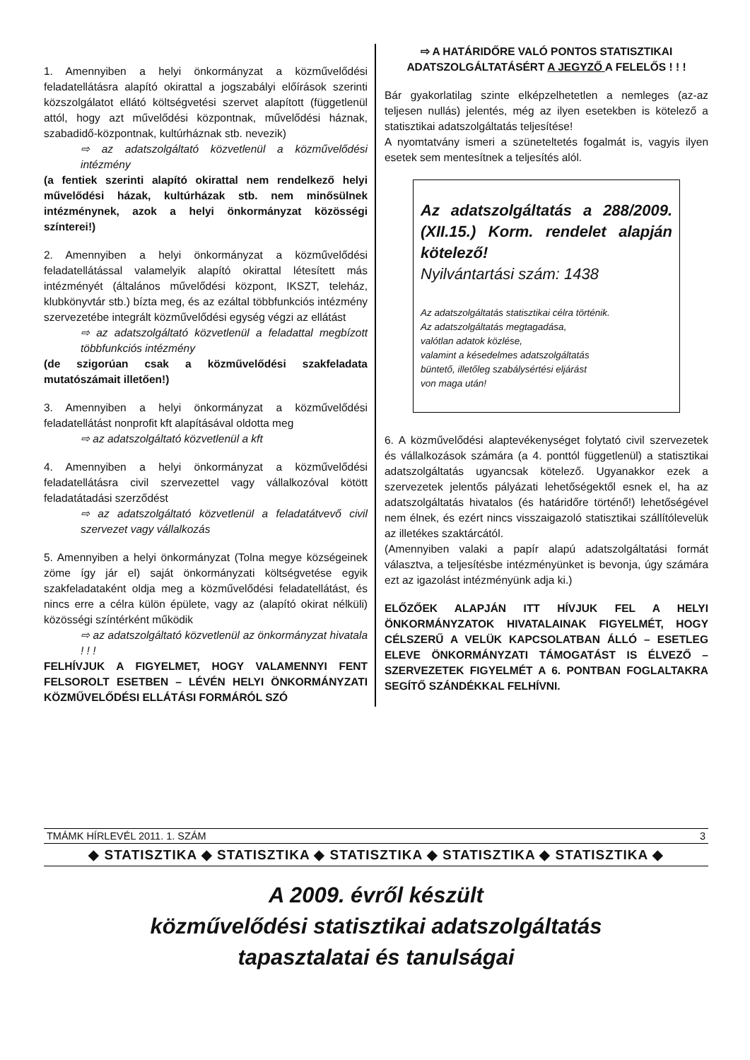1. Amennyiben a helyi önkormányzat a közművelődési feladatellátásra alapító okirattal a jogszabályi előírások szerinti közszolgálatot ellátó költségvetési szervet alapított (függetlenül attól, hogy azt művelődési központnak, művelődési háznak, szabadidő-központnak, kultúrháznak stb. nevezik)
⇨ az adatszolgáltató közvetlenül a közművelődési intézmény
(a fentiek szerinti alapító okirattal nem rendelkező helyi művelődési házak, kultúrházak stb. nem minősülnek intézménynek, azok a helyi önkormányzat közösségi színterei!)
2. Amennyiben a helyi önkormányzat a közművelődési feladatellátással valamelyik alapító okirattal létesített más intézményét (általános művelődési központ, IKSZT, teleház, klubkönyvtár stb.) bízta meg, és az ezáltal többfunkciós intézmény szervezetébe integrált közművelődési egység végzi az ellátást
⇨ az adatszolgáltató közvetlenül a feladattal megbízott többfunkciós intézmény
(de szigorúan csak a közművelődési szakfeladata mutatószámait illetően!)
3. Amennyiben a helyi önkormányzat a közművelődési feladatellátást nonprofit kft alapításával oldotta meg
⇨ az adatszolgáltató közvetlenül a kft
4. Amennyiben a helyi önkormányzat a közművelődési feladatellátásra civil szervezettel vagy vállalkozóval kötött feladatátadási szerződést
⇨ az adatszolgáltató közvetlenül a feladatátvevő civil szervezet vagy vállalkozás
5. Amennyiben a helyi önkormányzat (Tolna megye községeinek zöme így jár el) saját önkormányzati költségvetése egyik szakfeladataként oldja meg a közművelődési feladatellátást, és nincs erre a célra külön épülete, vagy az (alapító okirat nélküli) közösségi színtérként működik
⇨ az adatszolgáltató közvetlenül az önkormányzat hivatala ! ! !
FELHÍVJUK A FIGYELMET, HOGY VALAMENNYI FENT FELSOROLT ESETBEN – LÉVÉN HELYI ÖNKORMÁNYZATI KÖZMŰVELŐDÉSI ELLÁTÁSI FORMÁRÓL SZÓ
⇨ A HATÁRIDŐRE VALÓ PONTOS STATISZTIKAI ADATSZOLGÁLTATÁSÉRT A JEGYZŐ A FELELŐS ! ! !
Bár gyakorlatilag szinte elképzelhetetlen a nemleges (az-az teljesen nullás) jelentés, még az ilyen esetekben is kötelező a statisztikai adatszolgáltatás teljesítése!
A nyomtatvány ismeri a szüneteltetés fogalmát is, vagyis ilyen esetek sem mentesítnek a teljesítés alól.
Az adatszolgáltatás a 288/2009. (XII.15.) Korm. rendelet alapján kötelező!
Nyilvántartási szám: 1438
Az adatszolgáltatás statisztikai célra történik.
Az adatszolgáltatás megtagadása,
valótlan adatok közlése,
valamint a késedelmes adatszolgáltatás
büntető, illetőleg szabálysértési eljárást
von maga után!
6. A közművelődési alaptevékenységet folytató civil szervezetek és vállalkozások számára (a 4. ponttól függetlenül) a statisztikai adatszolgáltatás ugyancsak kötelező. Ugyanakkor ezek a szervezetek jelentős pályázati lehetőségektől esnek el, ha az adatszolgáltatás hivatalos (és határidőre történő!) lehetőségével nem élnek, és ezért nincs visszaigazoló statisztikai szállítólevelük az illetékes szaktárcától.
(Amennyiben valaki a papír alapú adatszolgáltatási formát választva, a teljesítésbe intézményünket is bevonja, úgy számára ezt az igazolást intézményünk adja ki.)
ELŐZŐEK ALAPJÁN ITT HÍVJUK FEL A HELYI ÖNKORMÁNYZATOK HIVATALAINAK FIGYELMÉT, HOGY CÉLSZERŰ A VELÜK KAPCSOLATBAN ÁLLÓ – ESETLEG ELEVE ÖNKORMÁNYZATI TÁMOGATÁST IS ÉLVEZŐ – SZERVEZETEK FIGYELMÉT A 6. PONTBAN FOGLALTAKRA SEGÍTŐ SZÁNDÉKKAL FELHÍVNI.
TMÁMK HÍRLEVÉL 2011. 1. SZÁM 3
◆ STATISZTIKA ◆ STATISZTIKA ◆ STATISZTIKA ◆ STATISZTIKA ◆ STATISZTIKA ◆
A 2009. évről készült
közművelődési statisztikai adatszolgáltatás
tapasztalatai és tanulságai